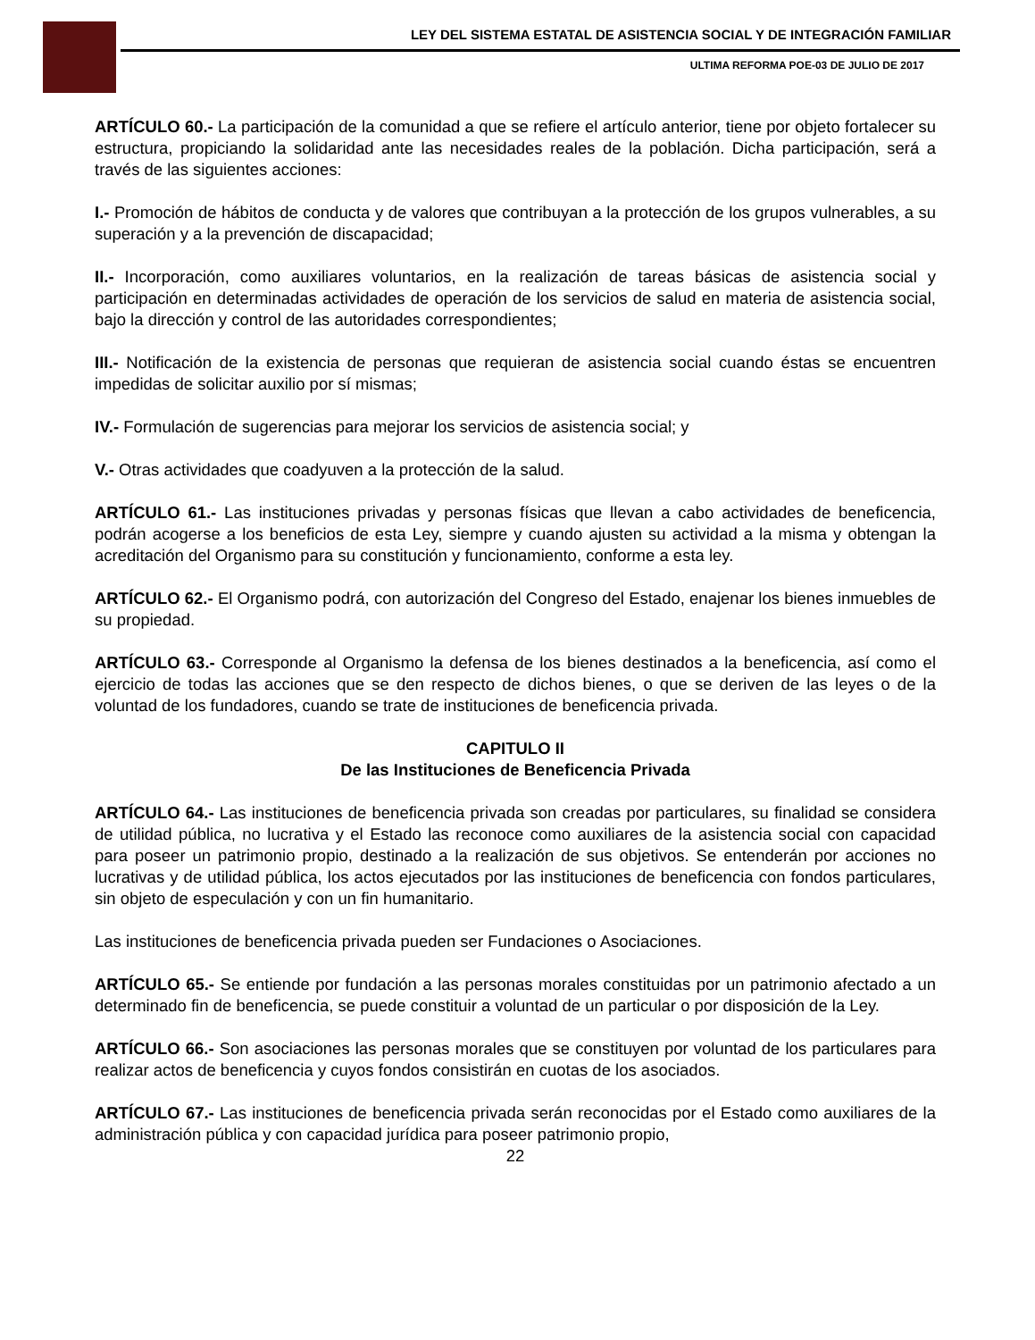LEY DEL SISTEMA ESTATAL DE ASISTENCIA SOCIAL Y DE INTEGRACIÓN FAMILIAR
ULTIMA REFORMA POE-03 DE JULIO DE 2017
ARTÍCULO 60.- La participación de la comunidad a que se refiere el artículo anterior, tiene por objeto fortalecer su estructura, propiciando la solidaridad ante las necesidades reales de la población. Dicha participación, será a través de las siguientes acciones:
I.- Promoción de hábitos de conducta y de valores que contribuyan a la protección de los grupos vulnerables, a su superación y a la prevención de discapacidad;
II.- Incorporación, como auxiliares voluntarios, en la realización de tareas básicas de asistencia social y participación en determinadas actividades de operación de los servicios de salud en materia de asistencia social, bajo la dirección y control de las autoridades correspondientes;
III.- Notificación de la existencia de personas que requieran de asistencia social cuando éstas se encuentren impedidas de solicitar auxilio por sí mismas;
IV.- Formulación de sugerencias para mejorar los servicios de asistencia social; y
V.- Otras actividades que coadyuven a la protección de la salud.
ARTÍCULO 61.- Las instituciones privadas y personas físicas que llevan a cabo actividades de beneficencia, podrán acogerse a los beneficios de esta Ley, siempre y cuando ajusten su actividad a la misma y obtengan la acreditación del Organismo para su constitución y funcionamiento, conforme a esta ley.
ARTÍCULO 62.- El Organismo podrá, con autorización del Congreso del Estado, enajenar los bienes inmuebles de su propiedad.
ARTÍCULO 63.- Corresponde al Organismo la defensa de los bienes destinados a la beneficencia, así como el ejercicio de todas las acciones que se den respecto de dichos bienes, o que se deriven de las leyes o de la voluntad de los fundadores, cuando se trate de instituciones de beneficencia privada.
CAPITULO II
De las Instituciones de Beneficencia Privada
ARTÍCULO 64.- Las instituciones de beneficencia privada son creadas por particulares, su finalidad se considera de utilidad pública, no lucrativa y el Estado las reconoce como auxiliares de la asistencia social con capacidad para poseer un patrimonio propio, destinado a la realización de sus objetivos. Se entenderán por acciones no lucrativas y de utilidad pública, los actos ejecutados por las instituciones de beneficencia con fondos particulares, sin objeto de especulación y con un fin humanitario.
Las instituciones de beneficencia privada pueden ser Fundaciones o Asociaciones.
ARTÍCULO 65.- Se entiende por fundación a las personas morales constituidas por un patrimonio afectado a un determinado fin de beneficencia, se puede constituir a voluntad de un particular o por disposición de la Ley.
ARTÍCULO 66.- Son asociaciones las personas morales que se constituyen por voluntad de los particulares para realizar actos de beneficencia y cuyos fondos consistirán en cuotas de los asociados.
ARTÍCULO 67.- Las instituciones de beneficencia privada serán reconocidas por el Estado como auxiliares de la administración pública y con capacidad jurídica para poseer patrimonio propio,
22